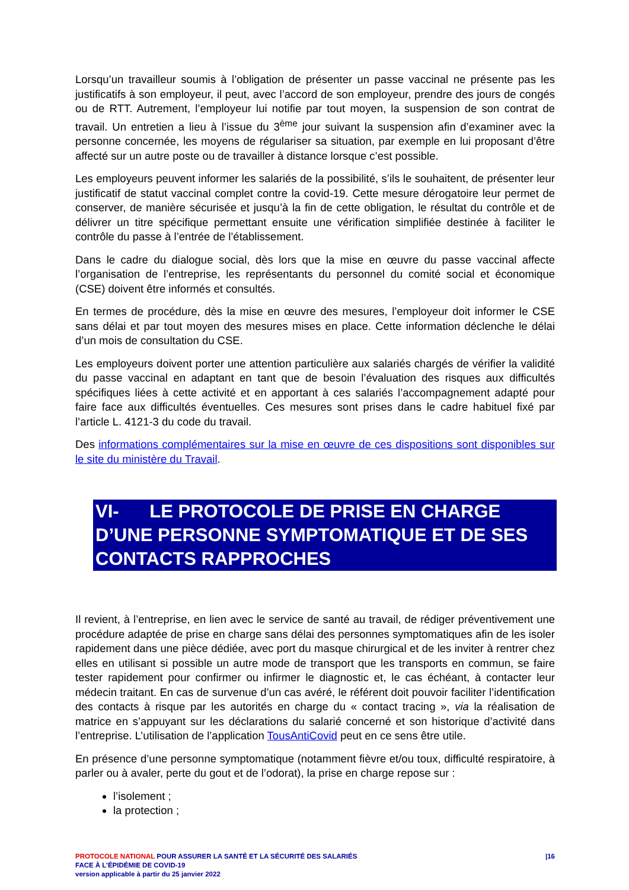Lorsqu’un travailleur soumis à l’obligation de présenter un passe vaccinal ne présente pas les justificatifs à son employeur, il peut, avec l’accord de son employeur, prendre des jours de congés ou de RTT. Autrement, l’employeur lui notifie par tout moyen, la suspension de son contrat de travail. Un entretien a lieu à l’issue du 3<sup>ème</sup> jour suivant la suspension afin d’examiner avec la personne concernée, les moyens de régulariser sa situation, par exemple en lui proposant d’être affecté sur un autre poste ou de travailler à distance lorsque c’est possible.
Les employeurs peuvent informer les salariés de la possibilité, s’ils le souhaitent, de présenter leur justificatif de statut vaccinal complet contre la covid-19. Cette mesure dérogatoire leur permet de conserver, de manière sécurisée et jusqu’à la fin de cette obligation, le résultat du contrôle et de délivrer un titre spécifique permettant ensuite une vérification simplifiée destinée à faciliter le contrôle du passe à l’entrée de l’établissement.
Dans le cadre du dialogue social, dès lors que la mise en œuvre du passe vaccinal affecte l’organisation de l’entreprise, les représentants du personnel du comité social et économique (CSE) doivent être informés et consultés.
En termes de procédure, dès la mise en œuvre des mesures, l’employeur doit informer le CSE sans délai et par tout moyen des mesures mises en place. Cette information déclenche le délai d’un mois de consultation du CSE.
Les employeurs doivent porter une attention particulière aux salariés chargés de vérifier la validité du passe vaccinal en adaptant en tant que de besoin l’évaluation des risques aux difficultés spécifiques liées à cette activité et en apportant à ces salariés l’accompagnement adapté pour faire face aux difficultés éventuelles. Ces mesures sont prises dans le cadre habituel fixé par l’article L. 4121-3 du code du travail.
Des informations complémentaires sur la mise en œuvre de ces dispositions sont disponibles sur le site du ministère du Travail.
VI- LE PROTOCOLE DE PRISE EN CHARGE D’UNE PERSONNE SYMPTOMATIQUE ET DE SES CONTACTS RAPPROCHES
Il revient, à l’entreprise, en lien avec le service de santé au travail, de rédiger préventivement une procédure adaptée de prise en charge sans délai des personnes symptomatiques afin de les isoler rapidement dans une pièce dédiée, avec port du masque chirurgical et de les inviter à rentrer chez elles en utilisant si possible un autre mode de transport que les transports en commun, se faire tester rapidement pour confirmer ou infirmer le diagnostic et, le cas échéant, à contacter leur médecin traitant. En cas de survenue d’un cas avéré, le référent doit pouvoir faciliter l’identification des contacts à risque par les autorités en charge du « contact tracing », via la réalisation de matrice en s’appuyant sur les déclarations du salarié concerné et son historique d’activité dans l’entreprise. L’utilisation de l’application TousAntiCovid peut en ce sens être utile.
En présence d’une personne symptomatique (notamment fièvre et/ou toux, difficulté respiratoire, à parler ou à avaler, perte du gout et de l’odorat), la prise en charge repose sur :
l’isolement ;
la protection ;
PROTOCOLE NATIONAL POUR ASSURER LA SANTÉ ET LA SÉCURITÉ DES SALARIÉS
FACE À L’ÉPIDÉMIE DE COVID-19
version applicable à partir du 25 janvier 2022
|16